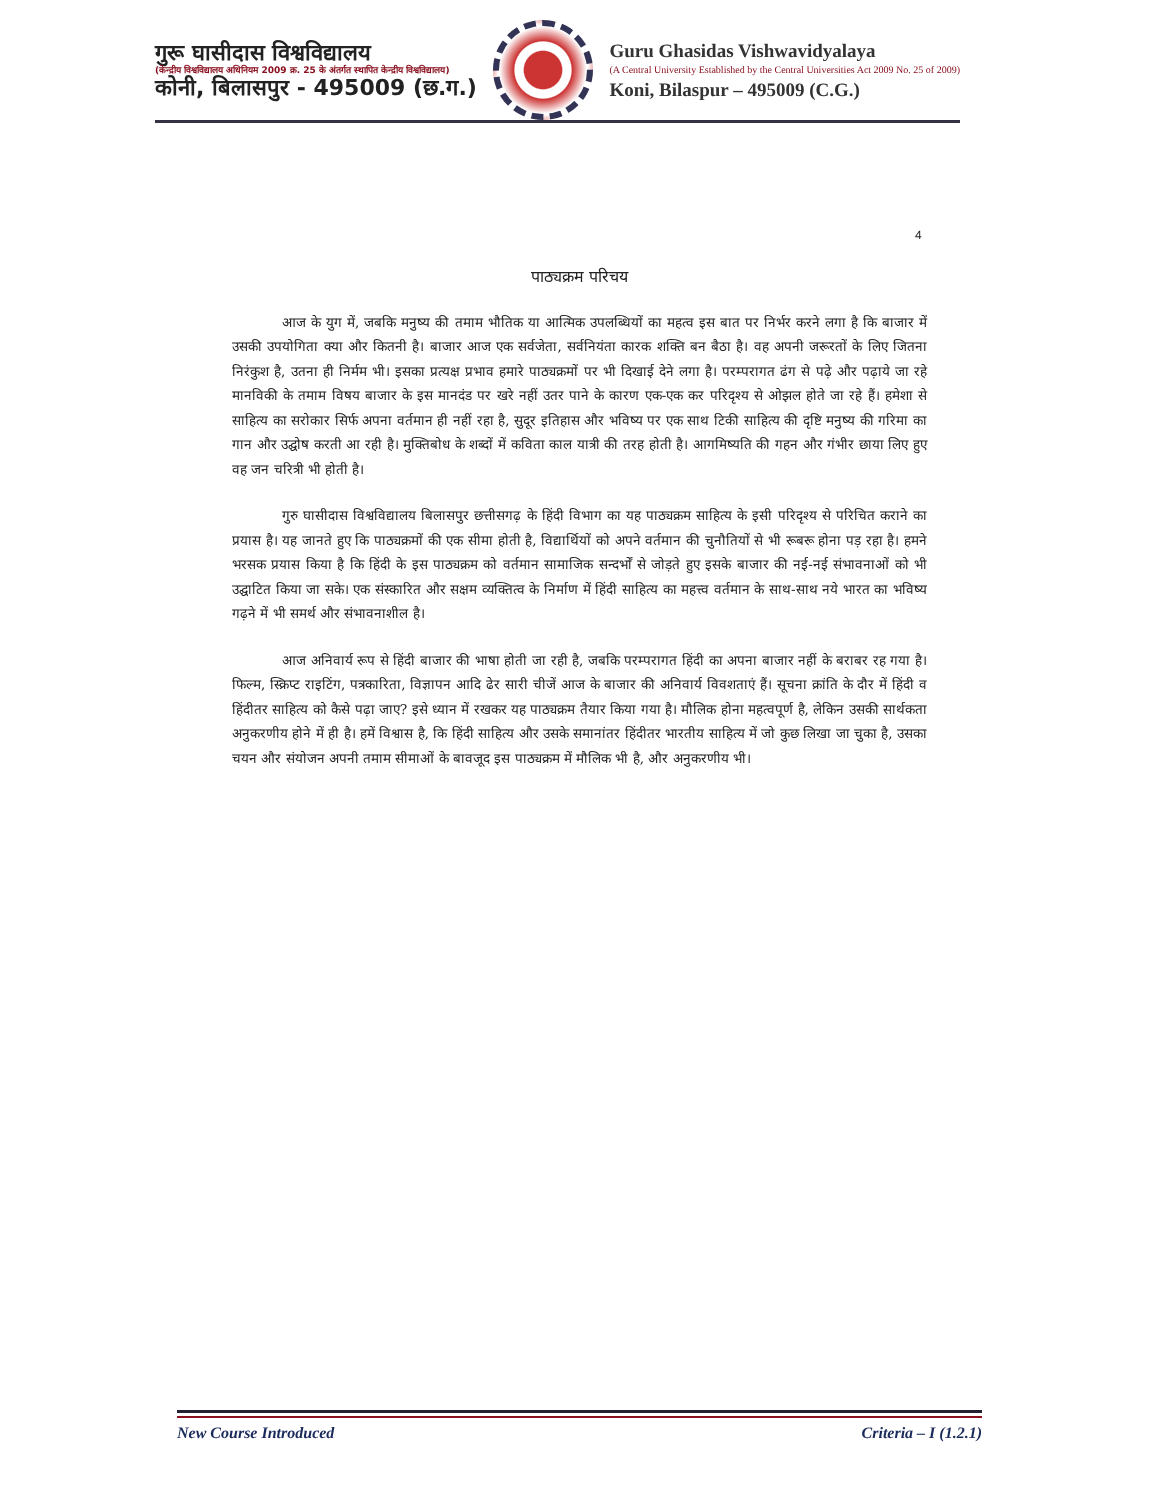गुरू घासीदास विश्वविद्यालय
(केन्द्रीय विश्वविद्यालय अधिनियम 2009 क्र. 25 के अंतर्गत स्थापित केन्द्रीय विश्वविद्यालय)
कोनी, बिलासपुर - 495009 (छ.ग.)
Guru Ghasidas Vishwavidyalaya
(A Central University Established by the Central Universities Act 2009 No. 25 of 2009)
Koni, Bilaspur – 495009 (C.G.)
4
पाठ्यक्रम परिचय
आज के युग में, जबकि मनुष्य की तमाम भौतिक या आत्मिक उपलब्धियों का महत्व इस बात पर निर्भर करने लगा है कि बाजार में उसकी उपयोगिता क्या और कितनी है। बाजार आज एक सर्वजेता, सर्वनियंता कारक शक्ति बन बैठा है। वह अपनी जरूरतों के लिए जितना निरंकुश है, उतना ही निर्मम भी। इसका प्रत्यक्ष प्रभाव हमारे पाठ्यक्रमों पर भी दिखाई देने लगा है। परम्परागत ढंग से पढ़े और पढ़ाये जा रहे मानविकी के तमाम विषय बाजार के इस मानदंड पर खरे नहीं उतर पाने के कारण एक-एक कर परिदृश्य से ओझल होते जा रहे हैं। हमेशा से साहित्य का सरोकार सिर्फ अपना वर्तमान ही नहीं रहा है, सुदूर इतिहास और भविष्य पर एक साथ टिकी साहित्य की दृष्टि मनुष्य की गरिमा का गान और उद्घोष करती आ रही है। मुक्तिबोध के शब्दों में कविता काल यात्री की तरह होती है। आगमिष्यति की गहन और गंभीर छाया लिए हुए वह जन चरित्री भी होती है।
गुरु घासीदास विश्वविद्यालय बिलासपुर छत्तीसगढ़ के हिंदी विभाग का यह पाठ्यक्रम साहित्य के इसी परिदृश्य से परिचित कराने का प्रयास है। यह जानते हुए कि पाठ्यक्रमों की एक सीमा होती है, विद्यार्थियों को अपने वर्तमान की चुनौतियों से भी रूबरू होना पड़ रहा है। हमने भरसक प्रयास किया है कि हिंदी के इस पाठ्यक्रम को वर्तमान सामाजिक सन्दर्भों से जोड़ते हुए इसके बाजार की नई-नई संभावनाओं को भी उद्घाटित किया जा सके। एक संस्कारित और सक्षम व्यक्तित्व के निर्माण में हिंदी साहित्य का महत्त्व वर्तमान के साथ-साथ नये भारत का भविष्य गढ़ने में भी समर्थ और संभावनाशील है।
आज अनिवार्य रूप से हिंदी बाजार की भाषा होती जा रही है, जबकि परम्परागत हिंदी का अपना बाजार नहीं के बराबर रह गया है। फिल्म, स्क्रिप्ट राइटिंग, पत्रकारिता, विज्ञापन आदि ढेर सारी चीजें आज के बाजार की अनिवार्य विवशताएं हैं। सूचना क्रांति के दौर में हिंदी व हिंदीतर साहित्य को कैसे पढ़ा जाए? इसे ध्यान में रखकर यह पाठ्यक्रम तैयार किया गया है। मौलिक होना महत्वपूर्ण है, लेकिन उसकी सार्थकता अनुकरणीय होने में ही है। हमें विश्वास है, कि हिंदी साहित्य और उसके समानांतर हिंदीतर भारतीय साहित्य में जो कुछ लिखा जा चुका है, उसका चयन और संयोजन अपनी तमाम सीमाओं के बावजूद इस पाठ्यक्रम में मौलिक भी है, और अनुकरणीय भी।
New Course Introduced Criteria – I (1.2.1)